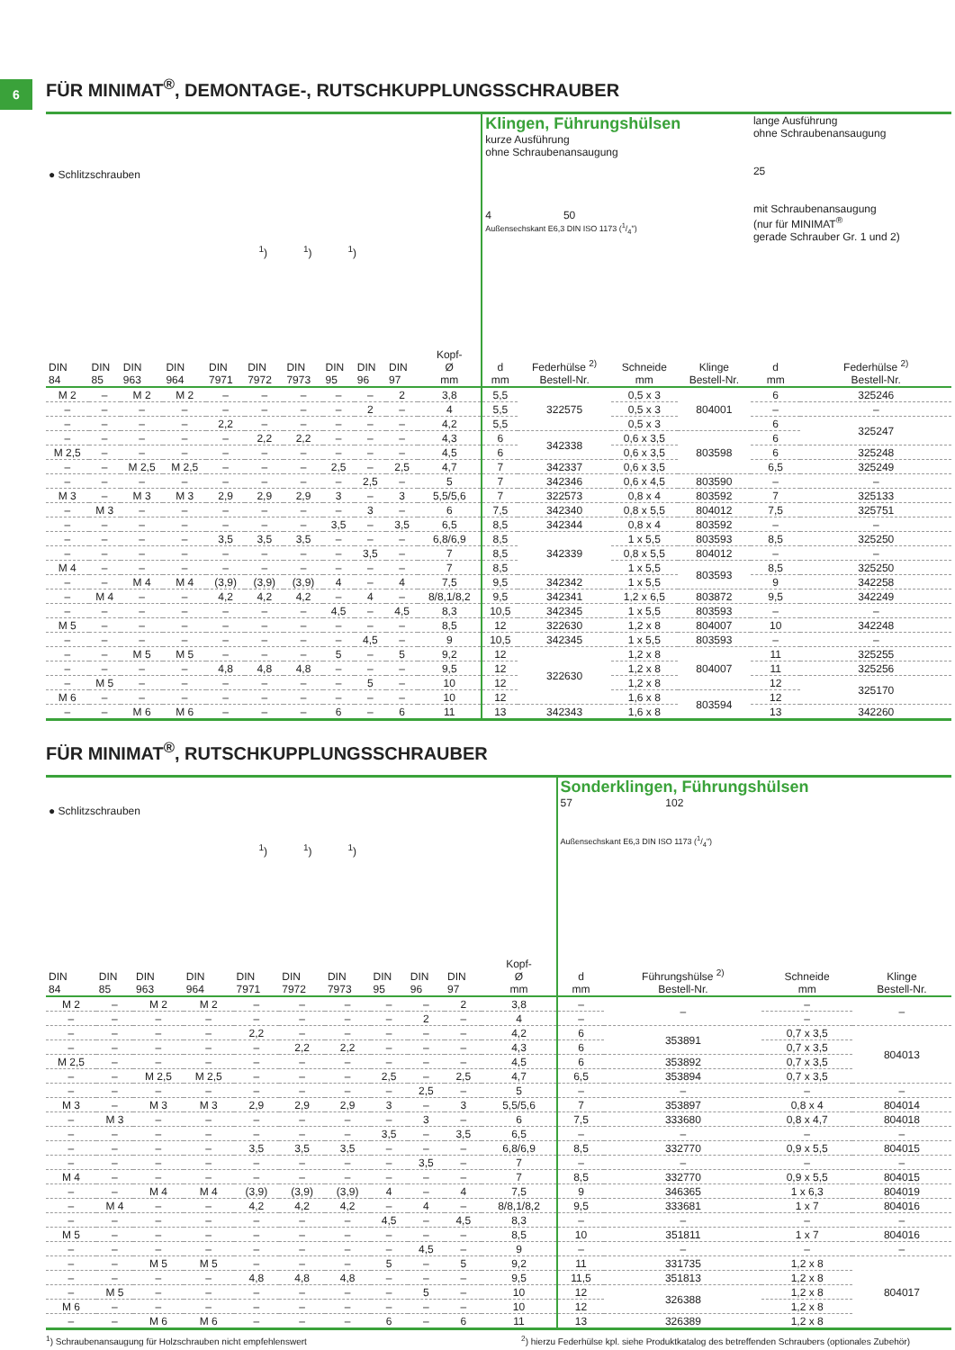6
FÜR MINIMAT<sup>®</sup>, DEMONTAGE-, RUTSCHKUPPLUNGSSCHRAUBER
| ● Schlitzschrauben <sup>1</sup>) <sup>1</sup>) <sup>1</sup>) | | | | | | | | | | | Klingen, Führungshülsen kurze Ausführung ohne Schraubenansaugung 4 50 Außensechskant E6,3 DIN ISO 1173 (1/4") | | | | lange Ausführung ohne Schraubenansaugung 25 mit Schraubenansaugung (nur für MINIMAT<sup>®</sup> gerade Schrauber Gr. 1 und 2) | |
| DIN 84 | DIN 85 | DIN 963 | DIN 964 | DIN 7971 | DIN 7972 | DIN 7973 | DIN 95 | DIN 96 | DIN 97 | Kopf- Ø mm | d mm | Federhülse <sup>2)</sup> Bestell-Nr. | Schneide mm | Klinge Bestell-Nr. | d mm | Federhülse <sup>2)</sup> Bestell-Nr. |
| M 2 | – | M 2 | M 2 | – | – | – | – | – | 2 | 3,8 | 5,5 | 322575 | 0,5 x 3 | 804001 | 6 | 325246 |
| – | – | – | – | – | – | – | – | 2 | – | 4 | 5,5 | | 0,5 x 3 | | – | – |
| – | – | – | – | 2,2 | – | – | – | – | – | 4,2 | 5,5 | | 0,5 x 3 | | 6 | 325247 |
| – | – | – | – | – | 2,2 | 2,2 | – | – | – | 4,3 | 6 | 342338 | 0,6 x 3,5 | 803598 | 6 | |
| M 2,5 | – | – | – | – | – | – | – | – | – | 4,5 | 6 | | 0,6 x 3,5 | | 6 | 325248 |
| – | – | M 2,5 | M 2,5 | – | – | – | 2,5 | – | 2,5 | 4,7 | 7 | 342337 | 0,6 x 3,5 | | 6,5 | 325249 |
| – | – | – | – | – | – | – | – | 2,5 | – | 5 | 7 | 342346 | 0,6 x 4,5 | 803590 | – | – |
| M 3 | – | M 3 | M 3 | 2,9 | 2,9 | 2,9 | 3 | – | 3 | 5,5/5,6 | 7 | 322573 | 0,8 x 4 | 803592 | 7 | 325133 |
| – | M 3 | – | – | – | – | – | – | 3 | – | 6 | 7,5 | 342340 | 0,8 x 5,5 | 804012 | 7,5 | 325751 |
| – | – | – | – | – | – | – | 3,5 | – | 3,5 | 6,5 | 8,5 | 342344 | 0,8 x 4 | 803592 | – | – |
| – | – | – | – | 3,5 | 3,5 | 3,5 | – | – | – | 6,8/6,9 | 8,5 | 342339 | 1 x 5,5 | 803593 | 8,5 | 325250 |
| – | – | – | – | – | – | – | – | 3,5 | – | 7 | 8,5 | | 0,8 x 5,5 | 804012 | – | – |
| M 4 | – | – | – | – | – | – | – | – | – | 7 | 8,5 | | 1 x 5,5 | 803593 | 8,5 | 325250 |
| – | – | M 4 | M 4 | (3,9) | (3,9) | (3,9) | 4 | – | 4 | 7,5 | 9,5 | 342342 | 1 x 5,5 | | 9 | 342258 |
| – | M 4 | – | – | 4,2 | 4,2 | 4,2 | – | 4 | – | 8/8,1/8,2 | 9,5 | 342341 | 1,2 x 6,5 | 803872 | 9,5 | 342249 |
| – | – | – | – | – | – | – | 4,5 | – | 4,5 | 8,3 | 10,5 | 342345 | 1 x 5,5 | 803593 | – | – |
| M 5 | – | – | – | – | – | – | – | – | – | 8,5 | 12 | 322630 | 1,2 x 8 | 804007 | 10 | 342248 |
| – | – | – | – | – | – | – | – | 4,5 | – | 9 | 10,5 | 342345 | 1 x 5,5 | 803593 | – | – |
| – | – | M 5 | M 5 | – | – | – | 5 | – | 5 | 9,2 | 12 | 322630 | 1,2 x 8 | 804007 | 11 | 325255 |
| – | – | – | – | 4,8 | 4,8 | 4,8 | – | – | – | 9,5 | 12 | | 1,2 x 8 | | 11 | 325256 |
| – | M 5 | – | – | – | – | – | – | 5 | – | 10 | 12 | | 1,2 x 8 | | 12 | 325170 |
| M 6 | – | – | – | – | – | – | – | – | – | 10 | 12 | | 1,6 x 8 | 803594 | 12 | |
| – | – | M 6 | M 6 | – | – | – | 6 | – | 6 | 11 | 13 | 342343 | 1,6 x 8 | | 13 | 342260 |
FÜR MINIMAT<sup>®</sup>, RUTSCHKUPPLUNGSSCHRAUBER
| ● Schlitzschrauben <sup>1</sup>) <sup>1</sup>) <sup>1</sup>) | | | | | | | | | | | Sonderklingen, Führungshülsen 57 102 Außensechskant E6,3 DIN ISO 1173 (1/4") | | | |
| DIN 84 | DIN 85 | DIN 963 | DIN 964 | DIN 7971 | DIN 7972 | DIN 7973 | DIN 95 | DIN 96 | DIN 97 | Kopf- Ø mm | d mm | Führungshülse <sup>2)</sup> Bestell-Nr. | Schneide mm | Klinge Bestell-Nr. |
| M 2 | – | M 2 | M 2 | – | – | – | – | – | 2 | 3,8 | – | – | – | – |
| – | – | – | – | – | – | – | – | 2 | – | 4 | – | | – | |
| – | – | – | – | 2,2 | – | – | – | – | – | 4,2 | 6 | 353891 | 0,7 x 3,5 | 804013 |
| – | – | – | – | – | 2,2 | 2,2 | – | – | – | 4,3 | 6 | | 0,7 x 3,5 | |
| M 2,5 | – | – | – | – | – | – | – | – | – | 4,5 | 6 | 353892 | 0,7 x 3,5 | |
| – | – | M 2,5 | M 2,5 | – | – | – | 2,5 | – | 2,5 | 4,7 | 6,5 | 353894 | 0,7 x 3,5 | |
| – | – | – | – | – | – | – | – | 2,5 | – | 5 | – | – | – | – |
| M 3 | – | M 3 | M 3 | 2,9 | 2,9 | 2,9 | 3 | – | 3 | 5,5/5,6 | 7 | 353897 | 0,8 x 4 | 804014 |
| – | M 3 | – | – | – | – | – | – | 3 | – | 6 | 7,5 | 333680 | 0,8 x 4,7 | 804018 |
| – | – | – | – | – | – | – | 3,5 | – | 3,5 | 6,5 | – | – | – | – |
| – | – | – | – | 3,5 | 3,5 | 3,5 | – | – | – | 6,8/6,9 | 8,5 | 332770 | 0,9 x 5,5 | 804015 |
| – | – | – | – | – | – | – | – | 3,5 | – | 7 | – | – | – | – |
| M 4 | – | – | – | – | – | – | – | – | – | 7 | 8,5 | 332770 | 0,9 x 5,5 | 804015 |
| – | – | M 4 | M 4 | (3,9) | (3,9) | (3,9) | 4 | – | 4 | 7,5 | 9 | 346365 | 1 x 6,3 | 804019 |
| – | M 4 | – | – | 4,2 | 4,2 | 4,2 | – | 4 | – | 8/8,1/8,2 | 9,5 | 333681 | 1 x 7 | 804016 |
| – | – | – | – | – | – | – | 4,5 | – | 4,5 | 8,3 | – | – | – | – |
| M 5 | – | – | – | – | – | – | – | – | – | 8,5 | 10 | 351811 | 1 x 7 | 804016 |
| – | – | – | – | – | – | – | – | 4,5 | – | 9 | – | – | – | – |
| – | – | M 5 | M 5 | – | – | – | 5 | – | 5 | 9,2 | 11 | 331735 | 1,2 x 8 | 804017 |
| – | – | – | – | 4,8 | 4,8 | 4,8 | – | – | – | 9,5 | 11,5 | 351813 | 1,2 x 8 | |
| – | M 5 | – | – | – | – | – | – | 5 | – | 10 | 12 | 326388 | 1,2 x 8 | |
| M 6 | – | – | – | – | – | – | – | – | – | 10 | 12 | | 1,2 x 8 | |
| – | – | M 6 | M 6 | – | – | – | 6 | – | 6 | 11 | 13 | 326389 | 1,2 x 8 | |
<sup>1</sup>) Schraubenansaugung für Holzschrauben nicht empfehlenswert <sup>2</sup>) hierzu Federhülse kpl. siehe Produktkatalog des betreffenden Schraubers (optionales Zubehör)